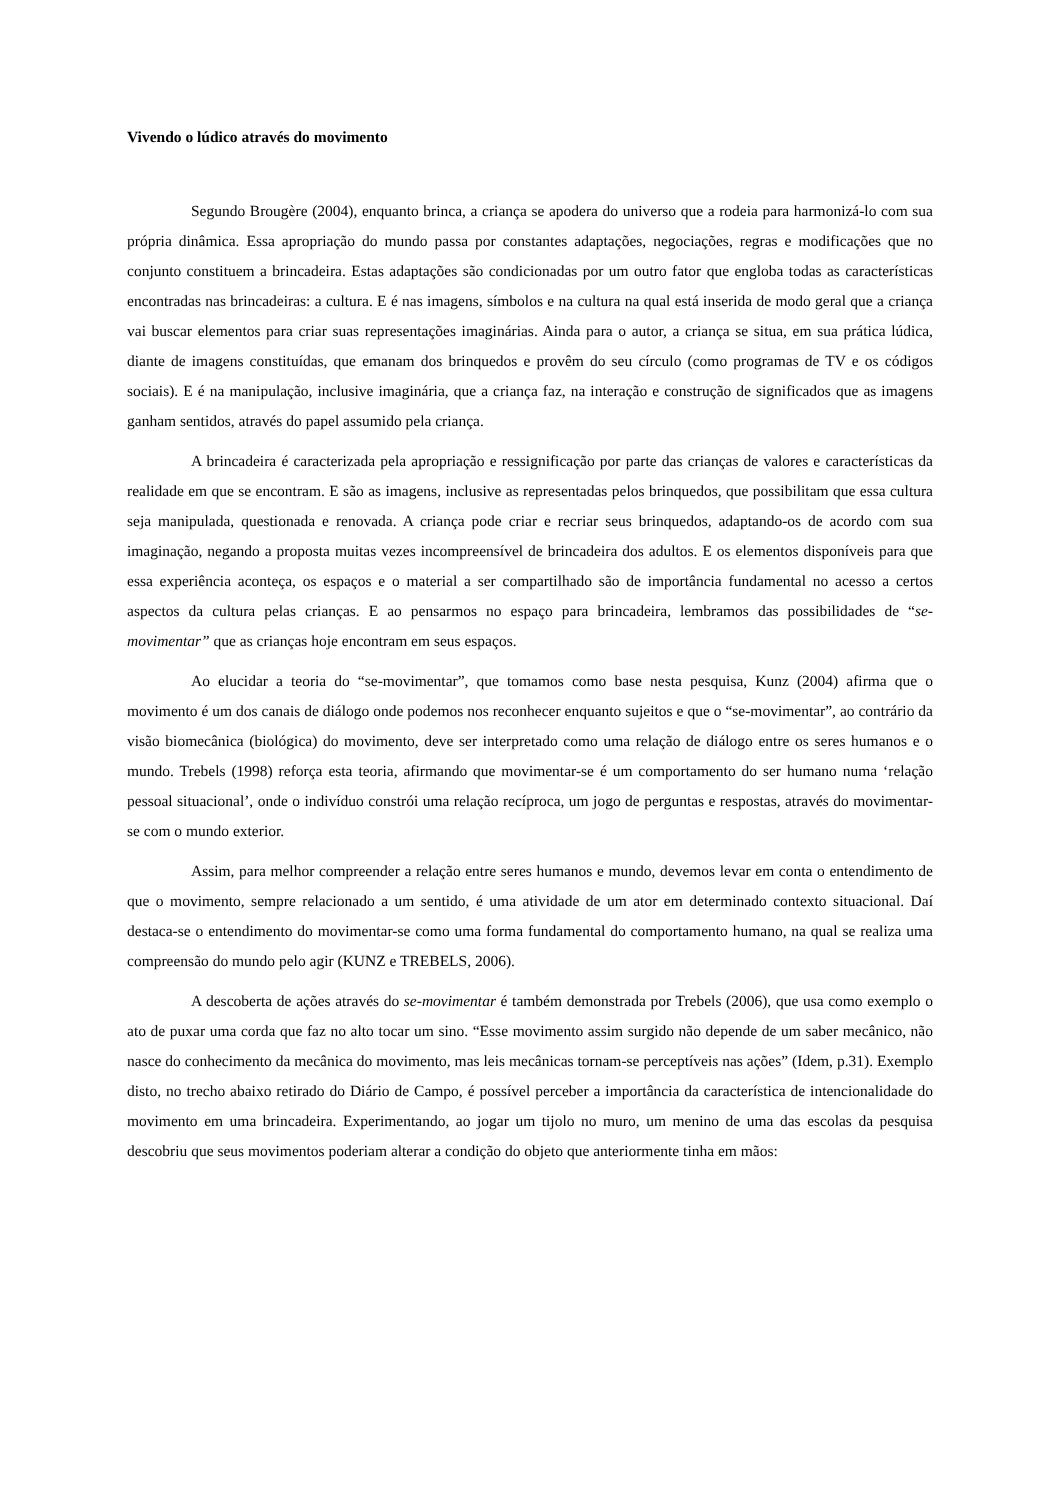Vivendo o lúdico através do movimento
Segundo Brougère (2004), enquanto brinca, a criança se apodera do universo que a rodeia para harmonizá-lo com sua própria dinâmica. Essa apropriação do mundo passa por constantes adaptações, negociações, regras e modificações que no conjunto constituem a brincadeira. Estas adaptações são condicionadas por um outro fator que engloba todas as características encontradas nas brincadeiras: a cultura. E é nas imagens, símbolos e na cultura na qual está inserida de modo geral que a criança vai buscar elementos para criar suas representações imaginárias. Ainda para o autor, a criança se situa, em sua prática lúdica, diante de imagens constituídas, que emanam dos brinquedos e provêm do seu círculo (como programas de TV e os códigos sociais). E é na manipulação, inclusive imaginária, que a criança faz, na interação e construção de significados que as imagens ganham sentidos, através do papel assumido pela criança.
A brincadeira é caracterizada pela apropriação e ressignificação por parte das crianças de valores e características da realidade em que se encontram. E são as imagens, inclusive as representadas pelos brinquedos, que possibilitam que essa cultura seja manipulada, questionada e renovada. A criança pode criar e recriar seus brinquedos, adaptando-os de acordo com sua imaginação, negando a proposta muitas vezes incompreensível de brincadeira dos adultos. E os elementos disponíveis para que essa experiência aconteça, os espaços e o material a ser compartilhado são de importância fundamental no acesso a certos aspectos da cultura pelas crianças. E ao pensarmos no espaço para brincadeira, lembramos das possibilidades de “se-movimentar” que as crianças hoje encontram em seus espaços.
Ao elucidar a teoria do “se-movimentar”, que tomamos como base nesta pesquisa, Kunz (2004) afirma que o movimento é um dos canais de diálogo onde podemos nos reconhecer enquanto sujeitos e que o “se-movimentar”, ao contrário da visão biomecânica (biológica) do movimento, deve ser interpretado como uma relação de diálogo entre os seres humanos e o mundo. Trebels (1998) reforça esta teoria, afirmando que movimentar-se é um comportamento do ser humano numa ‘relação pessoal situacional’, onde o indivíduo constrói uma relação recíproca, um jogo de perguntas e respostas, através do movimentar-se com o mundo exterior.
Assim, para melhor compreender a relação entre seres humanos e mundo, devemos levar em conta o entendimento de que o movimento, sempre relacionado a um sentido, é uma atividade de um ator em determinado contexto situacional. Daí destaca-se o entendimento do movimentar-se como uma forma fundamental do comportamento humano, na qual se realiza uma compreensão do mundo pelo agir (KUNZ e TREBELS, 2006).
A descoberta de ações através do se-movimentar é também demonstrada por Trebels (2006), que usa como exemplo o ato de puxar uma corda que faz no alto tocar um sino. “Esse movimento assim surgido não depende de um saber mecânico, não nasce do conhecimento da mecânica do movimento, mas leis mecânicas tornam-se perceptíveis nas ações” (Idem, p.31). Exemplo disto, no trecho abaixo retirado do Diário de Campo, é possível perceber a importância da característica de intencionalidade do movimento em uma brincadeira. Experimentando, ao jogar um tijolo no muro, um menino de uma das escolas da pesquisa descobriu que seus movimentos poderiam alterar a condição do objeto que anteriormente tinha em mãos: